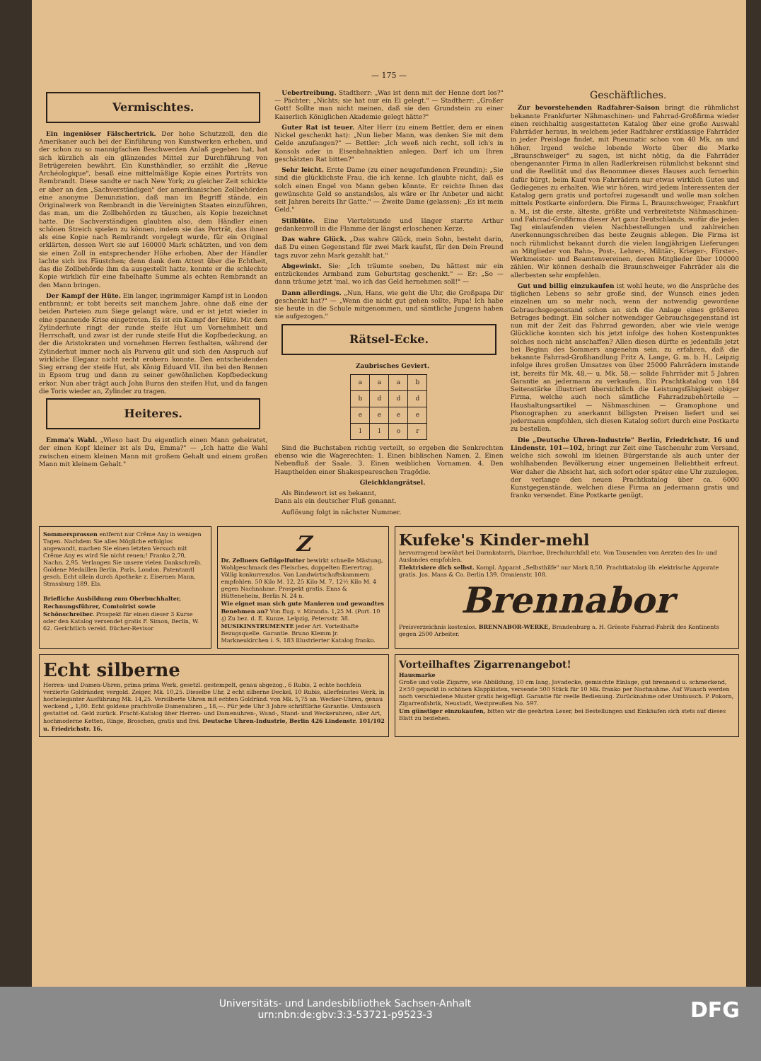— 175 —
Vermischtes.
Ein ingeniöser Fälschertrick. Der hohe Schutzzoll, den die Amerikaner auch bei der Einführung von Kunstwerken erheben, und der schon zu so mannigfachen Beschwerden Anlaß gegeben hat, hat sich kürzlich als ein glänzendes Mittel zur Durchführung von Betrügereien bewährt. Ein Kunsthändler, so erzählt die „Revue Archéologique", besaß eine mittelmäßige Kopie eines Porträts von Rembrandt. Diese sandte er nach New York; zu gleicher Zeit schickte er aber an den „Sachverständigen" der amerikanischen Zollbehörden eine anonyme Denunziation, daß man im Begriff stände, ein Originalwerk von Rembrandt in die Vereinigten Staaten einzuführen, das man, um die Zollbehörden zu täuschen, als Kopie bezeichnet hatte. Die Sachverständigen glaubten also, dem Händler einen schönen Streich spielen zu können, indem sie das Porträt, das ihnen als eine Kopie nach Rembrandt vorgelegt wurde, für ein Original erklärten, dessen Wert sie auf 160000 Mark schätzten, und von dem sie einen Zoll in entsprechender Höhe erhoben. Aber der Händler lachte sich ins Fäustchen; denn dank dem Attest über die Echtheit, das die Zollbehörde ihm da ausgestellt hatte, konnte er die schlechte Kopie wirklich für eine fabelhafte Summe als echten Rembrandt an den Mann bringen.
Der Kampf der Hüte. Ein langer, ingrimmiger Kampf ist in London entbrannt; er tobt bereits seit manchem Jahre, ohne daß eine der beiden Parteien zum Siege gelangt wäre, und er ist jetzt wieder in eine spannende Krise eingetreten. Es ist ein Kampf der Hüte. Mit dem Zylinderhute ringt der runde steife Hut um Vornehmheit und Herrschaft, und zwar ist der runde steife Hut die Kopfbedeckung, an der die Aristokraten und vornehmen Herren festhalten, während der Zylinderhut immer noch als Parvenu gilt und sich den Anspruch auf wirkliche Eleganz nicht recht erobern konnte. Den entscheidenden Sieg errang der steife Hut, als König Eduard VII. ihn bei den Rennen in Epsom trug und dann zu seiner gewöhnlichen Kopfbedeckung erkor. Nun aber trägt auch John Burns den steifen Hut, und da fangen die Toris wieder an, Zylinder zu tragen.
Heiteres.
Emma's Wahl. „Wieso hast Du eigentlich einen Mann geheiratet, der einen Kopf kleiner ist als Du, Emma?" — „Ich hatte die Wahl zwischen einem kleinen Mann mit großem Gehalt und einem großen Mann mit kleinem Gehalt."
Uebertreibung. Stadtherr: „Was ist denn mit der Henne dort los?" — Pächter: „Nichts; sie hat nur ein Ei gelegt." — Stadtherr: „Großer Gott! Sollte man nicht meinen, daß sie den Grundstein zu einer Kaiserlich Königlichen Akademie gelegt hätte?"
Guter Rat ist teuer. Alter Herr (zu einem Bettler, dem er einen Nickel geschenkt hat): „Nun lieber Mann, was denken Sie mit dem Gelde anzufangen?" — Bettler: „Ich weeß nich recht, soll ich's in Konsols oder in Eisenbahnaktien anlegen. Darf ich um Ihren geschätzten Rat bitten?"
Sehr leicht. Erste Dame (zu einer neugefundenen Freundin): „Sie sind die glücklichste Frau, die ich kenne. Ich glaubte nicht, daß es solch einen Engel von Mann geben könnte. Er reichte Ihnen das gewünschte Geld so anstandslos, als wäre er Ihr Anbeter und nicht seit Jahren bereits Ihr Gatte." — Zweite Dame (gelassen): „Es ist mein Geld."
Stilblüte. Eine Viertelstunde und länger starrte Arthur gedankenvoll in die Flamme der längst erloschenen Kerze.
Das wahre Glück. „Das wahre Glück, mein Sohn, besteht darin, daß Du einen Gegenstand für zwei Mark kaufst, für den Dein Freund tags zuvor zehn Mark gezahlt hat."
Abgewinkt. Sie: „Ich träumte soeben, Du hättest mir ein entzückendes Armband zum Geburtstag geschenkt." — Er: „So — dann träume jetzt 'mal, wo ich das Geld hernehmen soll!" —
Dann allerdings. „Nun, Hans, wie geht die Uhr, die Großpapa Dir geschenkt hat?" — „Wenn die nicht gut gehen sollte, Papa! Ich habe sie heute in die Schule mitgenommen, und sämtliche Jungens haben sie aufgezogen."
Rätsel-Ecke.
Zaubrisches Geviert.
| a | a | a | b |
| b | d | d | d |
| e | e | e | e |
| l | l | o | r |
Sind die Buchstaben richtig verteilt, so ergeben die Senkrechten ebenso wie die Wagerechten: 1. Einen biblischen Namen. 2. Einen Nebenfluß der Saale. 3. Einen weiblichen Vornamen. 4. Den Haupthelden einer Shakespeareschen Tragödie.
Gleichklangrätsel.
Als Bindewort ist es bekannt,
Dann als ein deutscher Fluß genannt.
Auflösung folgt in nächster Nummer.
Geschäftliches.
Zur bevorstehenden Radfahrer-Saison bringt die rühmlichst bekannte Frankfurter Nähmaschinen- und Fahrrad-Großfirma wieder einen reichhaltig ausgestatteten Katalog über eine große Auswahl Fahrräder heraus, in welchem jeder Radfahrer erstklassige Fahrräder in jeder Preislage findet, mit Pneumatic schon von 40 Mk. an und höher. Irgend welche lobende Worte über die Marke „Braunschweiger" zu sagen, ist nicht nötig, da die Fahrräder obengenannter Firma in allen Radlerkreisen rühmlichst bekannt sind und die Reellität und das Renommee dieses Hauses auch fernerhin dafür bürgt, beim Kauf von Fahrrädern nur etwas wirklich Gutes und Gediegenes zu erhalten. Wie wir hören, wird jedem Interessenten der Katalog gern gratis und portofrei zugesandt und wolle man solchen mittels Postkarte einfordern. Die Firma L. Braunschweiger, Frankfurt a. M., ist die erste, älteste, größte und verbreitetste Nähmaschinen- und Fahrrad-Großfirma dieser Art ganz Deutschlands, wofür die jeden Tag einlaufenden vielen Nachbestellungen und zahlreichen Anerkennungsschreiben das beste Zeugnis ablegen. Die Firma ist noch rühmlichst bekannt durch die vielen langjährigen Lieferungen an Mitglieder von Bahn-, Post-, Lehrer-, Militär-, Krieger-, Förster-, Werkmeister- und Beamtenvereinen, deren Mitglieder über 100000 zählen. Wir können deshalb die Braunschweiger Fahrräder als die allerbesten sehr empfehlen.
Gut und billig einzukaufen ist wohl heute, wo die Ansprüche des täglichen Lebens so sehr große sind, der Wunsch eines jeden einzelnen um so mehr noch, wenn der notwendig gewordene Gebrauchsgegenstand schon an sich die Anlage eines größeren Betrages bedingt. Ein solcher notwendiger Gebrauchsgegenstand ist nun mit der Zeit das Fahrrad geworden, aber wie viele wenige Glückliche konnten sich bis jetzt infolge des hohen Kostenpunktes solches noch nicht anschaffen? Allen diesen dürfte es jedenfalls jetzt bei Beginn des Sommers angenehm sein, zu erfahren, daß die bekannte Fahrrad-Großhandlung Fritz A. Lange, G. m. b. H., Leipzig infolge ihres großen Umsatzes von über 25000 Fahrrädern imstande ist, bereits für Mk. 48,— u. Mk. 58,— solide Fahrräder mit 5 Jahren Garantie an jedermann zu verkaufen. Ein Prachtkatalog von 184 Seitenstärke illustriert übersichtlich die Leistungsfähigkeit obiger Firma, welche auch noch sämtliche Fahrradzubehörteile — Haushaltungsartikel — Nähmaschinen — Gramophone und Phonographen zu anerkannt billigsten Preisen liefert und sei jedermann empfohlen, sich diesen Katalog sofort durch eine Postkarte zu bestellen.
Die „Deutsche Uhren-Industrie" Berlin, Friedrichstr. 16 und Lindenstr. 101—102, bringt zur Zeit eine Taschenuhr zum Versand, welche sich sowohl im kleinen Bürgerstande als auch unter der wohlhabenden Bevölkerung einer ungemeinen Beliebtheit erfreut. Wer daher die Absicht hat, sich sofort oder später eine Uhr zuzulegen, der verlange den neuen Prachtkatalog über ca. 6000 Kunstgegenstände, welchen diese Firma an jedermann gratis und franko versendet. Eine Postkarte genügt.
Sommersprossen entfernt nur Crême Any in wenigen Tagen. Nachdem Sie alles Mögliche erfolglos angewandt, machen Sie einen letzten Versuch mit Crême Any es wird Sie nicht reuen;! Franko 2,70, Nachn. 2,95. Verlangen Sie unsere vielen Dankschreib. Goldene Medaillen Berlin, Paris, London. Patentamtl gesch. Echt allein durch Apotheke z. Eisernen Mann, Strassburg 189, Els.
Briefliche Ausbildung zum Oberbuchhalter, Rechnungsführer, Comtoirist sowie Schönschreiber. Prospekt für einen dieser 3 Kurse oder den Katalog versendet gratis F. Simon, Berlin, W. 62. Gerichtlich vereid. Bücher-Revisor
Z
Dr. Zellners Geflügelfutter bewirkt schnelle Mästung, Wohlgeschmack des Fleisches, doppelten Eierertrag. Völlig konkurrenzlos. Von Landwirtschaftskammern empfohlen. 50 Kilo M. 12, 25 Kilo M. 7, 12½ Kilo M. 4 gegen Nachnahme. Prospekt gratis. Enns & Hütteneheim, Berlin N. 24 n.
Wie eignet man sich gute Manieren und gewandtes Benehmen an? Von Eug. v. Miranda. 1,25 M. (Port. 10 ₰) Zu bez. d. E. Kunze, Leipzig, Petersstr. 38.
MUSIKINSTRUMENTE jeder Art. Vorteilhafte Bezugsquelle. Garantie. Bruno Klemm jr. Markneukirchen i. S. 183 Illustrierter Katalog franko.
Kufeke's Kinder-mehl
hervorragend bewährt bei Darmkatarrh, Diarrhoe, Brechdurchfall etc. Von Tausenden von Aerzten des In- und Auslandes empfohlen.
Elektrisiere dich selbst. Kompl. Apparat „Selbsthilfe" nur Mark 8,50. Prachtkatalog üb. elektrische Apparate gratis. Jos. Maas & Co. Berlin 139. Oranienstr. 108.
Brennabor
Preisverzeichnis kostenlos. BRENNABOR-WERKE, Brandenburg a. H. Grösste Fahrrad-Fabrik des Kontinents gegen 2500 Arbeiter.
Echt silberne
Herren- und Damen-Uhren, prima prima Werk, gesetzl. gestempelt, genau abgezog., 6 Rubis, 2 echte hochfein verzierte Goldränder, vergold. Zeiger, Mk. 10,25. Dieselbe Uhr, 2 echt silberne Deckel, 10 Rubis, allerfeinstes Werk, in hocheleganter Ausführung Mk. 14,25. Versilberte Uhren mit echten Goldränd. von Mk. 5,75 an. Wecker-Uhren, genau weckend „ 1,80. Echt goldene prachtvolle Damenuhren „ 18,—. Für jede Uhr 3 Jahre schriftliche Garantie. Umtausch gestattet od. Geld zurück. Pracht-Katalog über Herren- und Damenuhren-, Wand-, Stand- und Weckeruhren, aller Art, hochmoderne Ketten, Ringe, Broschen, gratis und frei. Deutsche Uhren-Industrie, Berlin 426 Lindenstr. 101/102 u. Friedrichstr. 16.
Vorteilhaftes Zigarrenangebot!
Hausmarke
Große und volle Zigarre, wie Abbildung, 10 cm lang, Javadecke, gemischte Einlage, gut brennend u. schmeckend, 2×50 gepackt in schönen Klappkisten, versende 500 Stück für 10 Mk. franko per Nachnahme. Auf Wunsch werden noch verschiedene Muster gratis beigefügt. Garantie für reelle Bedienung. Zurücknahme oder Umtausch. P. Pokorn, Zigarrenfabrik, Neustadt, Westpreußen No. 597.
Um günstiger einzukaufen, bitten wir die geehrten Leser, bei Bestellungen und Einkäufen sich stets auf dieses Blatt zu beziehen.
DFG Universitäts- und Landesbibliothek Sachsen-Anhalt
urn:nbn:de:gbv:3:3-53721-p9523-3